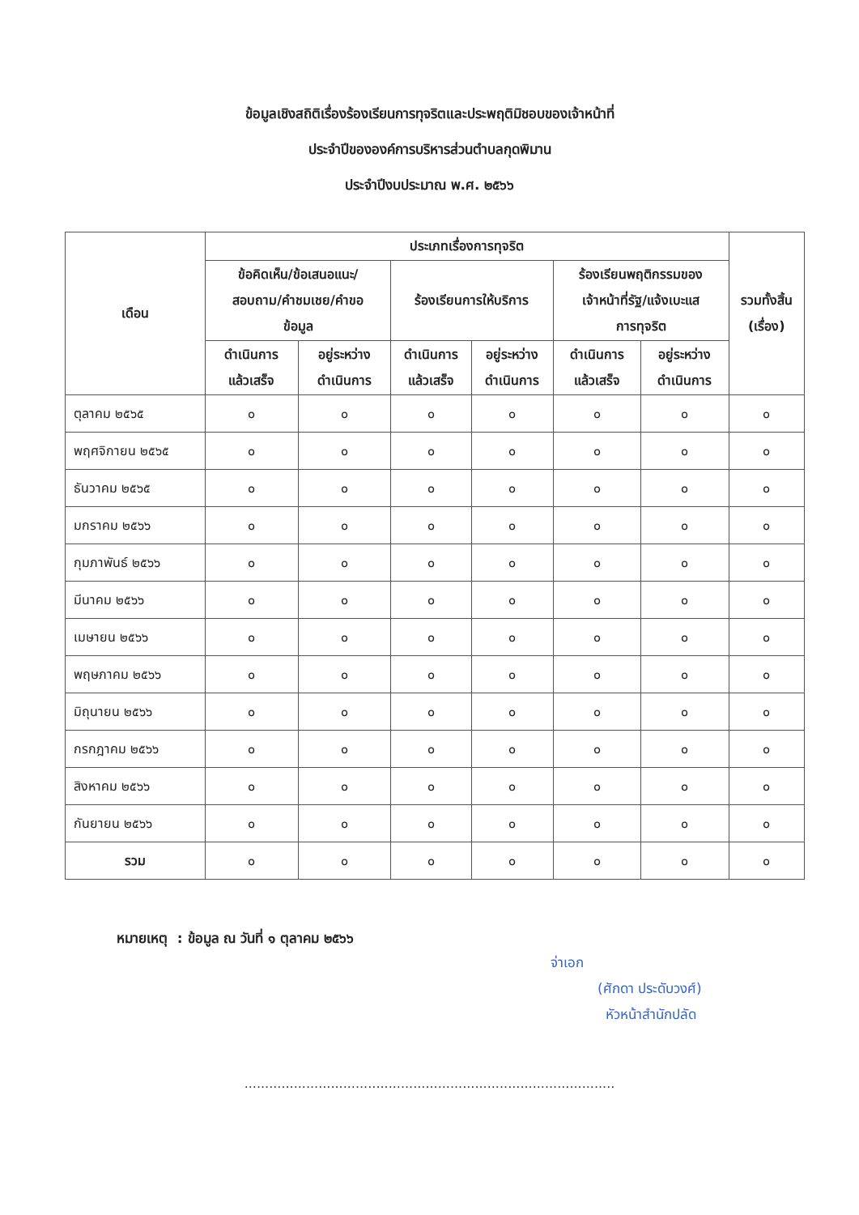ข้อมูลเชิงสถิติเรื่องร้องเรียนการทุจริตและประพฤติมิชอบของเจ้าหน้าที่
ประจำปีขององค์การบริหารส่วนตำบลกุดพิมาน
ประจำปีงบประมาณ พ.ศ. ๒๕๖๖
| เดือน | ประเภทเรื่องการทุจริต | | | | | | รวมทั้งสิ้น (เรื่อง) |
| --- | --- | --- | --- | --- | --- | --- | --- |
| | ข้อคิดเห็น/ข้อเสนอแนะ/ สอบถาม/คำชมเชย/คำขอ ข้อมูล | | ร้องเรียนการให้บริการ | | ร้องเรียนพฤติกรรมของ เจ้าหน้าที่รัฐ/แจ้งเบะแส การทุจริต | | |
| | ดำเนินการ แล้วเสร็จ | อยู่ระหว่าง ดำเนินการ | ดำเนินการ แล้วเสร็จ | อยู่ระหว่าง ดำเนินการ | ดำเนินการ แล้วเสร็จ | อยู่ระหว่าง ดำเนินการ | |
| ตุลาคม ๒๕๖๕ | ๐ | ๐ | ๐ | ๐ | ๐ | ๐ | ๐ |
| พฤศจิกายน ๒๕๖๕ | ๐ | ๐ | ๐ | ๐ | ๐ | ๐ | ๐ |
| ธันวาคม ๒๕๖๕ | ๐ | ๐ | ๐ | ๐ | ๐ | ๐ | ๐ |
| มกราคม ๒๕๖๖ | ๐ | ๐ | ๐ | ๐ | ๐ | ๐ | ๐ |
| กุมภาพันธ์ ๒๕๖๖ | ๐ | ๐ | ๐ | ๐ | ๐ | ๐ | ๐ |
| มีนาคม ๒๕๖๖ | ๐ | ๐ | ๐ | ๐ | ๐ | ๐ | ๐ |
| เมษายน ๒๕๖๖ | ๐ | ๐ | ๐ | ๐ | ๐ | ๐ | ๐ |
| พฤษภาคม ๒๕๖๖ | ๐ | ๐ | ๐ | ๐ | ๐ | ๐ | ๐ |
| มิถุนายน ๒๕๖๖ | ๐ | ๐ | ๐ | ๐ | ๐ | ๐ | ๐ |
| กรกฎาคม ๒๕๖๖ | ๐ | ๐ | ๐ | ๐ | ๐ | ๐ | ๐ |
| สิงหาคม ๒๕๖๖ | ๐ | ๐ | ๐ | ๐ | ๐ | ๐ | ๐ |
| กันยายน ๒๕๖๖ | ๐ | ๐ | ๐ | ๐ | ๐ | ๐ | ๐ |
| รวม | ๐ | ๐ | ๐ | ๐ | ๐ | ๐ | ๐ |
หมายเหตุ : ข้อมูล ณ วันที่ ๑ ตุลาคม ๒๕๖๖
จ่าเอก
(ศักดา ประดับวงศ์)
หัวหน้าสำนักปลัด
..........................................................................................